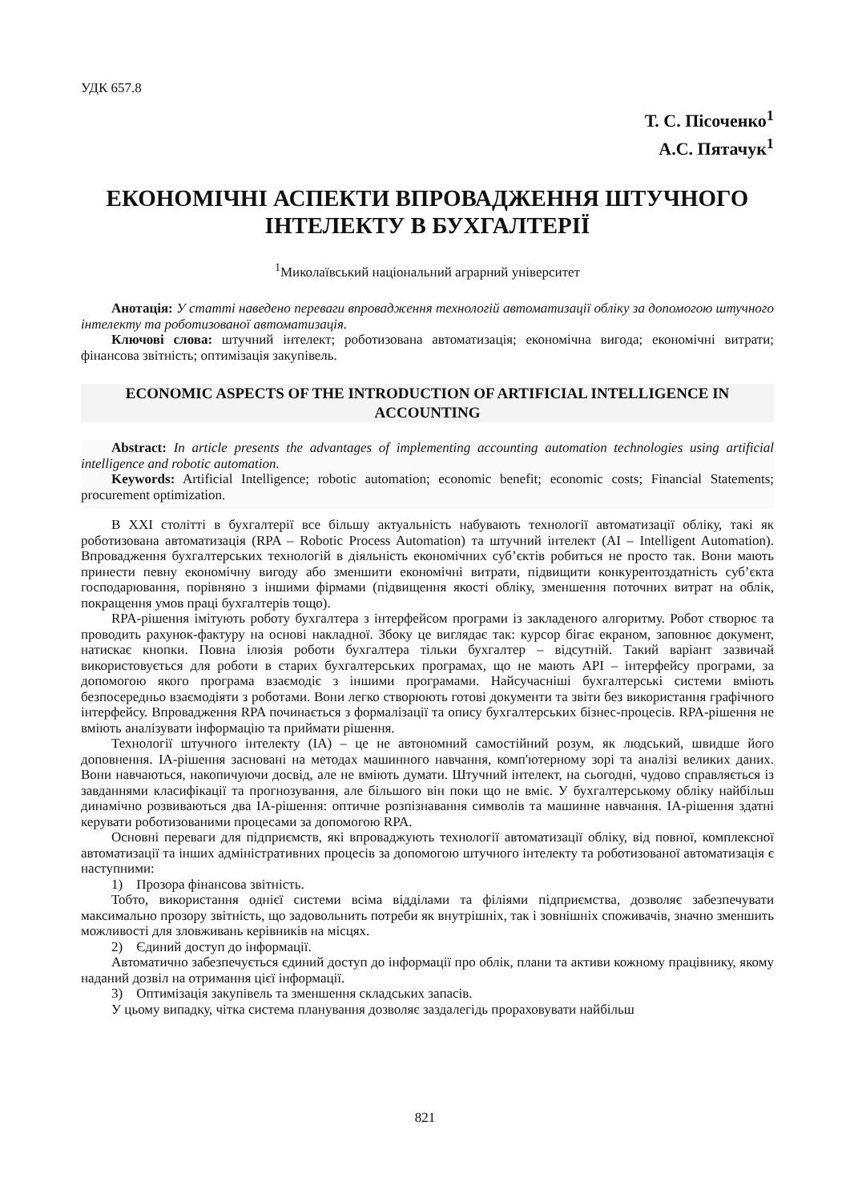УДК 657.8
Т. С. Пісоченко<sup>1</sup>
А.С. Пятачук<sup>1</sup>
ЕКОНОМІЧНІ АСПЕКТИ ВПРОВАДЖЕННЯ ШТУЧНОГО ІНТЕЛЕКТУ В БУХГАЛТЕРІЇ
<sup>1</sup> Миколаївський національний аграрний університет
Анотація: У статті наведено переваги впровадження технологій автоматизації обліку за допомогою штучного інтелекту та роботизованої автоматизація.
Ключові слова: штучний інтелект; роботизована автоматизація; економічна вигода; економічні витрати; фінансова звітність; оптимізація закупівель.
ECONOMIC ASPECTS OF THE INTRODUCTION OF ARTIFICIAL INTELLIGENCE IN ACCOUNTING
Abstract: In article presents the advantages of implementing accounting automation technologies using artificial intelligence and robotic automation.
Keywords: Artificial Intelligence; robotic automation; economic benefit; economic costs; Financial Statements; procurement optimization.
В XXI столітті в бухгалтерії все більшу актуальність набувають технології автоматизації обліку, такі як роботизована автоматизація (RPA – Robotic Process Automation) та штучний інтелект (AI – Intelligent Automation). Впровадження бухгалтерських технологій в діяльність економічних суб’єктів робиться не просто так. Вони мають принести певну економічну вигоду або зменшити економічні витрати, підвищити конкурентоздатність суб’єкта господарювання, порівняно з іншими фірмами (підвищення якості обліку, зменшення поточних витрат на облік, покращення умов праці бухгалтерів тощо).
RPA-рішення імітують роботу бухгалтера з інтерфейсом програми із закладеного алгоритму. Робот створює та проводить рахунок-фактуру на основі накладної. Збоку це виглядає так: курсор бігає екраном, заповнює документ, натискає кнопки. Повна ілюзія роботи бухгалтера тільки бухгалтер – відсутній. Такий варіант зазвичай використовується для роботи в старих бухгалтерських програмах, що не мають API – інтерфейсу програми, за допомогою якого програма взаємодіє з іншими програмами. Найсучасніші бухгалтерські системи вміють безпосередньо взаємодіяти з роботами. Вони легко створюють готові документи та звіти без використання графічного інтерфейсу. Впровадження RPA починається з формалізації та опису бухгалтерських бізнес-процесів. RPA-рішення не вміють аналізувати інформацію та приймати рішення.
Технології штучного інтелекту (ІА) – це не автономний самостійний розум, як людський, швидше його доповнення. ІА-рішення засновані на методах машинного навчання, комп'ютерному зорі та аналізі великих даних. Вони навчаються, накопичуючи досвід, але не вміють думати. Штучний інтелект, на сьогодні, чудово справляється із завданнями класифікації та прогнозування, але більшого він поки що не вміє. У бухгалтерському обліку найбільш динамічно розвиваються два ІА-рішення: оптичне розпізнавання символів та машинне навчання. ІА-рішення здатні керувати роботизованими процесами за допомогою RPA.
Основні переваги для підприємств, які впроваджують технології автоматизації обліку, від повної, комплексної автоматизації та інших адміністративних процесів за допомогою штучного інтелекту та роботизованої автоматизація є наступними:
1) Прозора фінансова звітність.
Тобто, використання однієї системи всіма відділами та філіями підприємства, дозволяє забезпечувати максимально прозору звітність, що задовольнить потреби як внутрішніх, так і зовнішніх споживачів, значно зменшить можливості для зловживань керівників на місцях.
2) Єдиний доступ до інформації.
Автоматично забезпечується єдиний доступ до інформації про облік, плани та активи кожному працівнику, якому наданий дозвіл на отримання цієї інформації.
3) Оптимізація закупівель та зменшення складських запасів.
У цьому випадку, чітка система планування дозволяє заздалегідь прораховувати найбільш
821